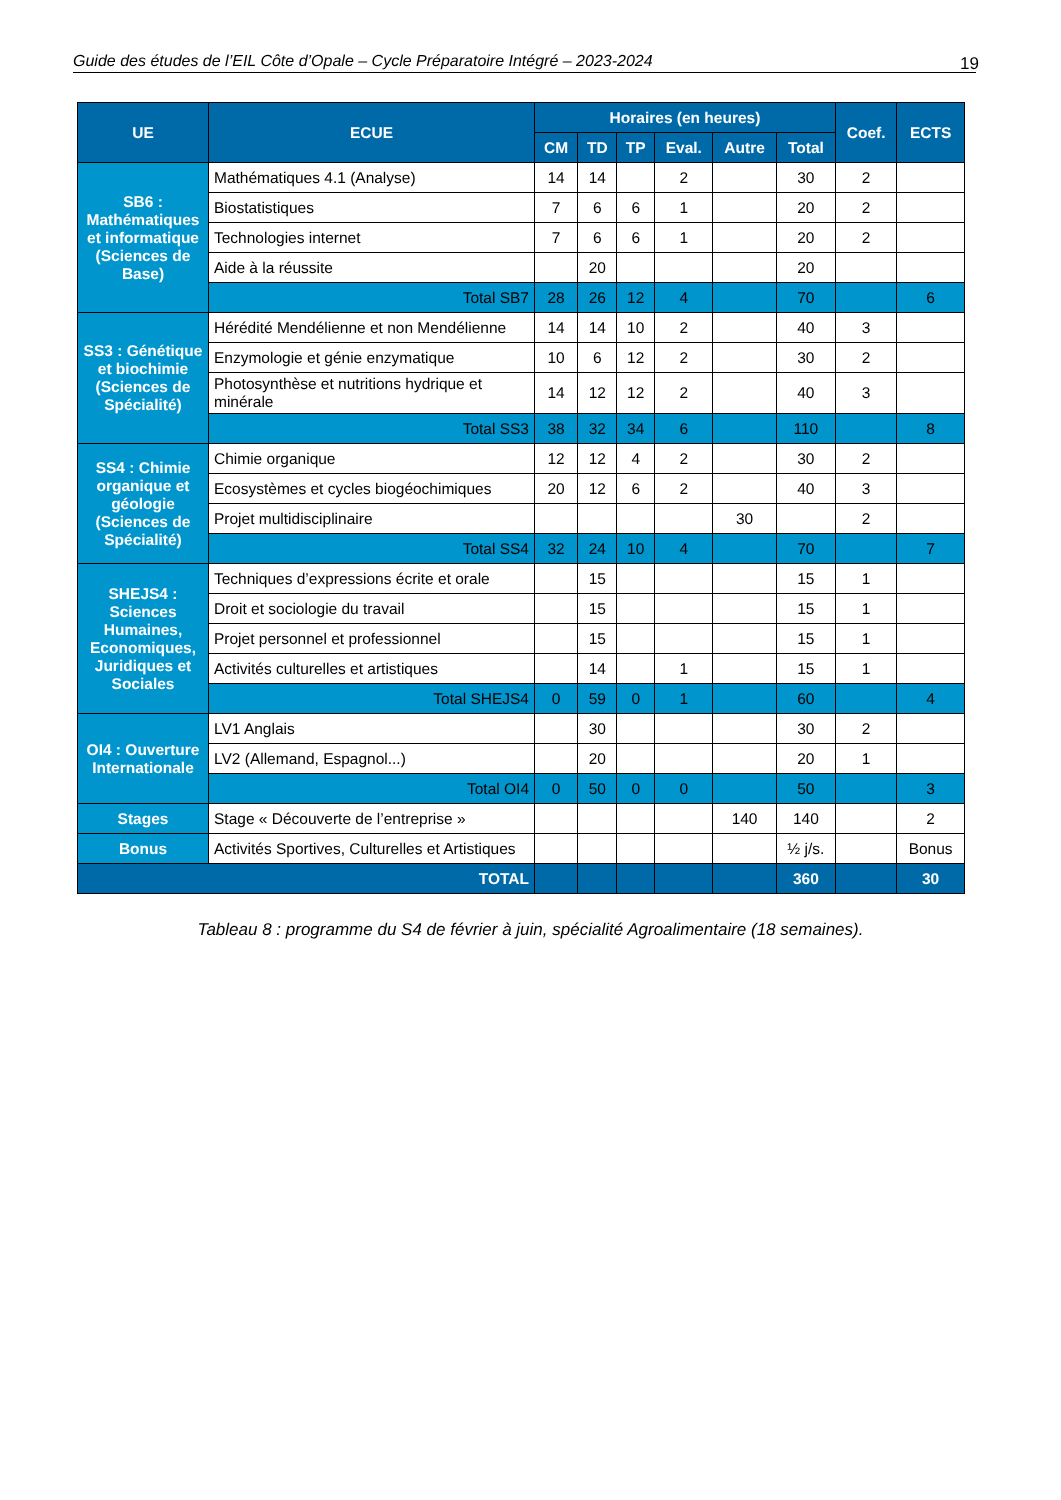Guide des études de l’EIL Côte d’Opale – Cycle Préparatoire Intégré – 2023-2024 19
| UE | ECUE | Horaires (en heures) | | | | | | Coef. | ECTS |
| --- | --- | --- | --- | --- | --- | --- | --- | --- | --- |
| | | CM | TD | TP | Eval. | Autre | Total | | |
| SB6 : Mathématiques et informatique (Sciences de Base) | Mathématiques 4.1 (Analyse) | 14 | 14 | | 2 | | 30 | 2 | |
| | Biostatistiques | 7 | 6 | 6 | 1 | | 20 | 2 | |
| | Technologies internet | 7 | 6 | 6 | 1 | | 20 | 2 | |
| | Aide à la réussite | | 20 | | | | 20 | | |
| | Total SB7 | 28 | 26 | 12 | 4 | | 70 | | 6 |
| SS3 : Génétique et biochimie (Sciences de Spécialité) | Hérédité Mendélienne et non Mendélienne | 14 | 14 | 10 | 2 | | 40 | 3 | |
| | Enzymologie et génie enzymatique | 10 | 6 | 12 | 2 | | 30 | 2 | |
| | Photosynthèse et nutritions hydrique et minérale | 14 | 12 | 12 | 2 | | 40 | 3 | |
| | Total SS3 | 38 | 32 | 34 | 6 | | 110 | | 8 |
| SS4 : Chimie organique et géologie (Sciences de Spécialité) | Chimie organique | 12 | 12 | 4 | 2 | | 30 | 2 | |
| | Ecosystèmes et cycles biogéochimiques | 20 | 12 | 6 | 2 | | 40 | 3 | |
| | Projet multidisciplinaire | | | | | 30 | | 2 | |
| | Total SS4 | 32 | 24 | 10 | 4 | | 70 | | 7 |
| SHEJS4 : Sciences Humaines, Economiques, Juridiques et Sociales | Techniques d’expressions écrite et orale | | 15 | | | | 15 | 1 | |
| | Droit et sociologie du travail | | 15 | | | | 15 | 1 | |
| | Projet personnel et professionnel | | 15 | | | | 15 | 1 | |
| | Activités culturelles et artistiques | | 14 | | 1 | | 15 | 1 | |
| | Total SHEJS4 | 0 | 59 | 0 | 1 | | 60 | | 4 |
| OI4 : Ouverture Internationale | LV1 Anglais | | 30 | | | | 30 | 2 | |
| | LV2 (Allemand, Espagnol...) | | 20 | | | | 20 | 1 | |
| | Total OI4 | 0 | 50 | 0 | 0 | | 50 | | 3 |
| Stages | Stage « Découverte de l’entreprise » | | | | | 140 | 140 | | 2 |
| Bonus | Activités Sportives, Culturelles et Artistiques | | | | | | ½ j/s. | | Bonus |
| TOTAL | | | | | | | 360 | | 30 |
Tableau 8 : programme du S4 de février à juin, spécialité Agroalimentaire (18 semaines).